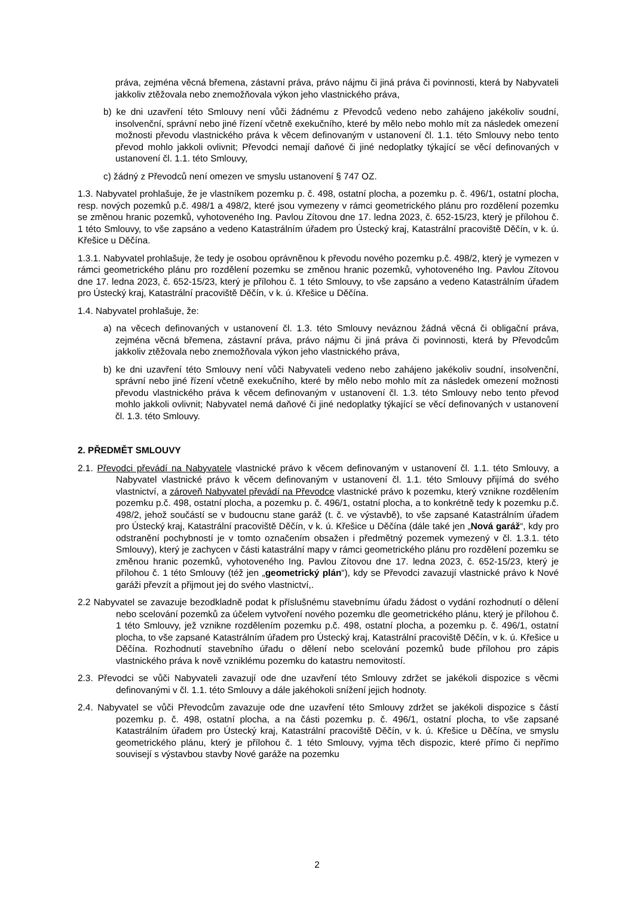práva, zejména věcná břemena, zástavní práva, právo nájmu či jiná práva či povinnosti, která by Nabyvateli jakkoliv ztěžovala nebo znemožňovala výkon jeho vlastnického práva,
b) ke dni uzavření této Smlouvy není vůči žádnému z Převodců vedeno nebo zahájeno jakékoliv soudní, insolvenční, správní nebo jiné řízení včetně exekučního, které by mělo nebo mohlo mít za následek omezení možnosti převodu vlastnického práva k věcem definovaným v ustanovení čl. 1.1. této Smlouvy nebo tento převod mohlo jakkoli ovlivnit; Převodci nemají daňové či jiné nedoplatky týkající se věcí definovaných v ustanovení čl. 1.1. této Smlouvy,
c) žádný z Převodců není omezen ve smyslu ustanovení § 747 OZ.
1.3. Nabyvatel prohlašuje, že je vlastníkem pozemku p. č. 498, ostatní plocha, a pozemku p. č. 496/1, ostatní plocha, resp. nových pozemků p.č. 498/1 a 498/2, které jsou vymezeny v rámci geometrického plánu pro rozdělení pozemku se změnou hranic pozemků, vyhotoveného Ing. Pavlou Zítovou dne 17. ledna 2023, č. 652-15/23, který je přílohou č. 1 této Smlouvy, to vše zapsáno a vedeno Katastrálním úřadem pro Ústecký kraj, Katastrální pracoviště Děčín, v k. ú. Křešice u Děčína.
1.3.1. Nabyvatel prohlašuje, že tedy je osobou oprávněnou k převodu nového pozemku p.č. 498/2, který je vymezen v rámci geometrického plánu pro rozdělení pozemku se změnou hranic pozemků, vyhotoveného Ing. Pavlou Zítovou dne 17. ledna 2023, č. 652-15/23, který je přílohou č. 1 této Smlouvy, to vše zapsáno a vedeno Katastrálním úřadem pro Ústecký kraj, Katastrální pracoviště Děčín, v k. ú. Křešice u Děčína.
1.4. Nabyvatel prohlašuje, že:
a) na věcech definovaných v ustanovení čl. 1.3. této Smlouvy neváznou žádná věcná či obligační práva, zejména věcná břemena, zástavní práva, právo nájmu či jiná práva či povinnosti, která by Převodcům jakkoliv ztěžovala nebo znemožňovala výkon jeho vlastnického práva,
b) ke dni uzavření této Smlouvy není vůči Nabyvateli vedeno nebo zahájeno jakékoliv soudní, insolvenční, správní nebo jiné řízení včetně exekučního, které by mělo nebo mohlo mít za následek omezení možnosti převodu vlastnického práva k věcem definovaným v ustanovení čl. 1.3. této Smlouvy nebo tento převod mohlo jakkoli ovlivnit; Nabyvatel nemá daňové či jiné nedoplatky týkající se věcí definovaných v ustanovení čl. 1.3. této Smlouvy.
2. PŘEDMĚT SMLOUVY
2.1. Převodci převádí na Nabyvatele vlastnické právo k věcem definovaným v ustanovení čl. 1.1. této Smlouvy, a Nabyvatel vlastnické právo k věcem definovaným v ustanovení čl. 1.1. této Smlouvy přijímá do svého vlastnictví, a zároveň Nabyvatel převádí na Převodce vlastnické právo k pozemku, který vznikne rozdělením pozemku p.č. 498, ostatní plocha, a pozemku p. č. 496/1, ostatní plocha, a to konkrétně tedy k pozemku p.č. 498/2, jehož součástí se v budoucnu stane garáž (t. č. ve výstavbě), to vše zapsané Katastrálním úřadem pro Ústecký kraj, Katastrální pracoviště Děčín, v k. ú. Křešice u Děčína (dále také jen „Nová garáž“, kdy pro odstranění pochybností je v tomto označením obsažen i předmětný pozemek vymezený v čl. 1.3.1. této Smlouvy), který je zachycen v části katastrální mapy v rámci geometrického plánu pro rozdělení pozemku se změnou hranic pozemků, vyhotoveného Ing. Pavlou Zítovou dne 17. ledna 2023, č. 652-15/23, který je přílohou č. 1 této Smlouvy (též jen „geometrický plán“), kdy se Převodci zavazují vlastnické právo k Nové garáži převzít a přijmout jej do svého vlastnictví,.
2.2 Nabyvatel se zavazuje bezodkladně podat k příslušnému stavebnímu úřadu žádost o vydání rozhodnutí o dělení nebo scelování pozemků za účelem vytvoření nového pozemku dle geometrického plánu, který je přílohou č. 1 této Smlouvy, jež vznikne rozdělením pozemku p.č. 498, ostatní plocha, a pozemku p. č. 496/1, ostatní plocha, to vše zapsané Katastrálním úřadem pro Ústecký kraj, Katastrální pracoviště Děčín, v k. ú. Křešice u Děčína. Rozhodnutí stavebního úřadu o dělení nebo scelování pozemků bude přílohou pro zápis vlastnického práva k nově vzniklému pozemku do katastru nemovitostí.
2.3. Převodci se vůči Nabyvateli zavazují ode dne uzavření této Smlouvy zdržet se jakékoli dispozice s věcmi definovanými v čl. 1.1. této Smlouvy a dále jakéhokoli snížení jejich hodnoty.
2.4. Nabyvatel se vůči Převodcům zavazuje ode dne uzavření této Smlouvy zdržet se jakékoli dispozice s částí pozemku p. č. 498, ostatní plocha, a na části pozemku p. č. 496/1, ostatní plocha, to vše zapsané Katastrálním úřadem pro Ústecký kraj, Katastrální pracoviště Děčín, v k. ú. Křešice u Děčína, ve smyslu geometrického plánu, který je přílohou č. 1 této Smlouvy, vyjma těch dispozic, které přímo či nepřímo souvisejí s výstavbou stavby Nové garáže na pozemku
2